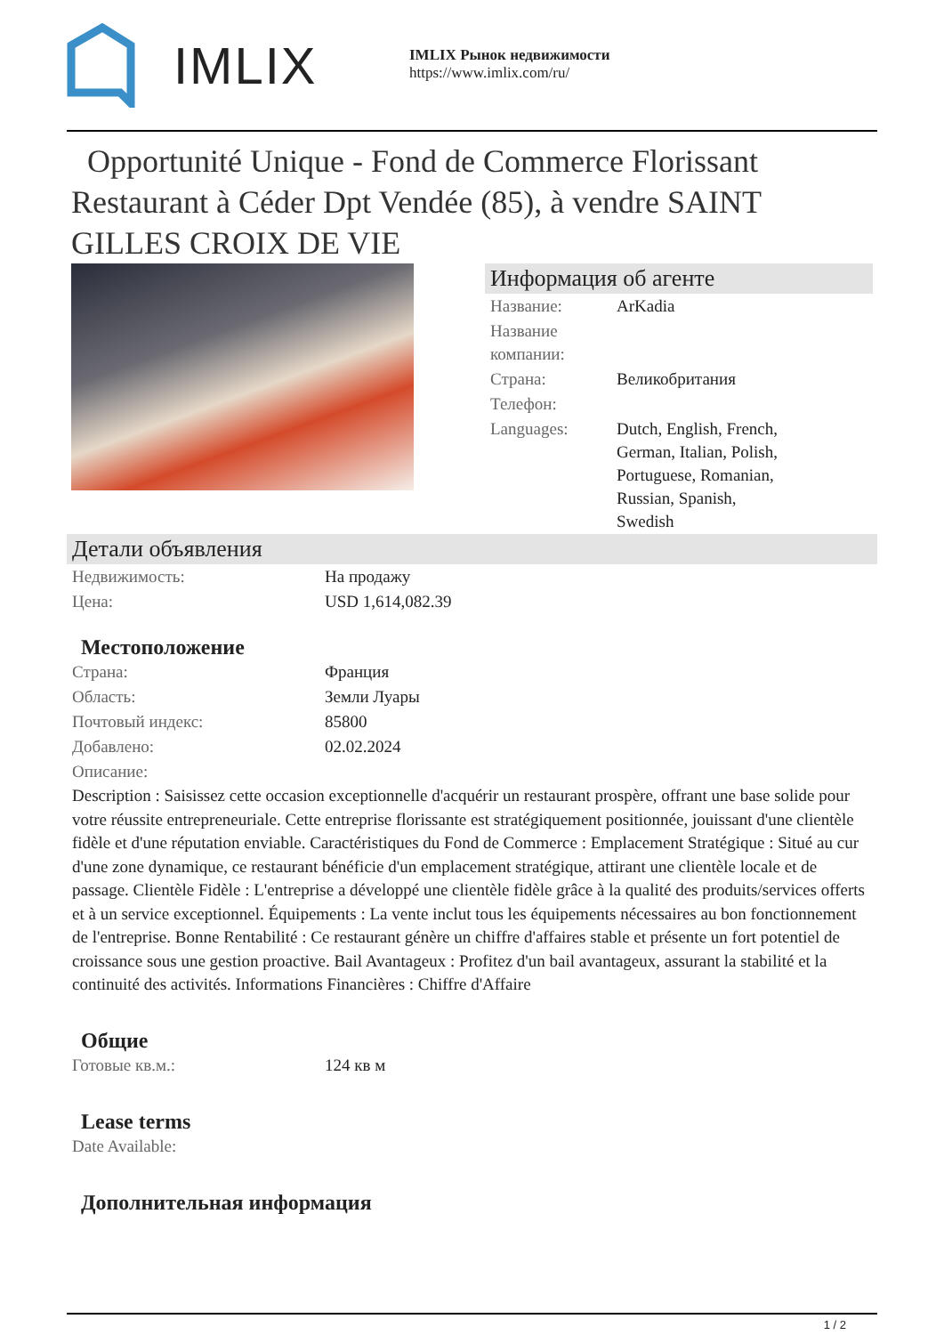IMLIX
IMLIX Рынок недвижимости
https://www.imlix.com/ru/
Opportunité Unique - Fond de Commerce Florissant Restaurant à Céder Dpt Vendée (85), à vendre SAINT GILLES CROIX DE VIE
Информация об агенте
| Название: | ArKadia |
| Название компании: | |
| Страна: | Великобритания |
| Телефон: | |
| Languages: | Dutch, English, French, German, Italian, Polish, Portuguese, Romanian, Russian, Spanish, Swedish |
Детали объявления
| Недвижимость: | На продажу |
| Цена: | USD 1,614,082.39 |
Местоположение
| Страна: | Франция |
| Область: | Земли Луары |
| Почтовый индекс: | 85800 |
| Добавлено: | 02.02.2024 |
| Описание: | |
Description : Saisissez cette occasion exceptionnelle d'acquérir un restaurant prospère, offrant une base solide pour votre réussite entrepreneuriale. Cette entreprise florissante est stratégiquement positionnée, jouissant d'une clientèle fidèle et d'une réputation enviable. Caractéristiques du Fond de Commerce : Emplacement Stratégique : Situé au cur d'une zone dynamique, ce restaurant bénéficie d'un emplacement stratégique, attirant une clientèle locale et de passage. Clientèle Fidèle : L'entreprise a développé une clientèle fidèle grâce à la qualité des produits/services offerts et à un service exceptionnel. Équipements : La vente inclut tous les équipements nécessaires au bon fonctionnement de l'entreprise. Bonne Rentabilité : Ce restaurant génère un chiffre d'affaires stable et présente un fort potentiel de croissance sous une gestion proactive. Bail Avantageux : Profitez d'un bail avantageux, assurant la stabilité et la continuité des activités. Informations Financières : Chiffre d'Affaire
Общие
| Готовые кв.м.: | 124 кв м |
Lease terms
| Date Available: | |
Дополнительная информация
1 / 2